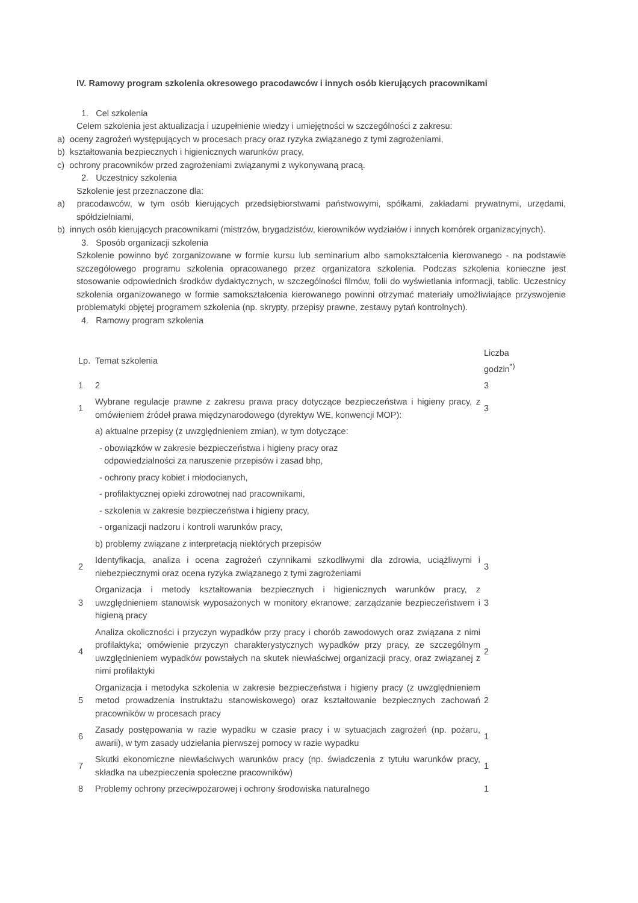IV. Ramowy program szkolenia okresowego pracodawców i innych osób kierujących pracownikami
1. Cel szkolenia
Celem szkolenia jest aktualizacja i uzupełnienie wiedzy i umiejętności w szczególności z zakresu:
a) oceny zagrożeń występujących w procesach pracy oraz ryzyka związanego z tymi zagrożeniami,
b) kształtowania bezpiecznych i higienicznych warunków pracy,
c) ochrony pracowników przed zagrożeniami związanymi z wykonywaną pracą.
2. Uczestnicy szkolenia
Szkolenie jest przeznaczone dla:
a) pracodawców, w tym osób kierujących przedsiębiorstwami państwowymi, spółkami, zakładami prywatnymi, urzędami, spółdzielniami,
b) innych osób kierujących pracownikami (mistrzów, brygadzistów, kierowników wydziałów i innych komórek organizacyjnych).
3. Sposób organizacji szkolenia
Szkolenie powinno być zorganizowane w formie kursu lub seminarium albo samokształcenia kierowanego - na podstawie szczegółowego programu szkolenia opracowanego przez organizatora szkolenia. Podczas szkolenia konieczne jest stosowanie odpowiednich środków dydaktycznych, w szczególności filmów, folii do wyświetlania informacji, tablic. Uczestnicy szkolenia organizowanego w formie samokształcenia kierowanego powinni otrzymać materiały umożliwiające przyswojenie problematyki objętej programem szkolenia (np. skrypty, przepisy prawne, zestawy pytań kontrolnych).
4. Ramowy program szkolenia
| Lp. | Temat szkolenia | Liczba godzin<sup>*)</sup> |
| 1 | 2 | 3 |
| 1 | Wybrane regulacje prawne z zakresu prawa pracy dotyczące bezpieczeństwa i higieny pracy, z omówieniem źródeł prawa międzynarodowego (dyrektyw WE, konwencji MOP): | 3 |
| | a) aktualne przepisy (z uwzględnieniem zmian), w tym dotyczące: | |
| | - obowiązków w zakresie bezpieczeństwa i higieny pracy oraz odpowiedzialności za naruszenie przepisów i zasad bhp, | |
| | - ochrony pracy kobiet i młodocianych, | |
| | - profilaktycznej opieki zdrowotnej nad pracownikami, | |
| | - szkolenia w zakresie bezpieczeństwa i higieny pracy, | |
| | - organizacji nadzoru i kontroli warunków pracy, | |
| | b) problemy związane z interpretacją niektórych przepisów | |
| 2 | Identyfikacja, analiza i ocena zagrożeń czynnikami szkodliwymi dla zdrowia, uciążliwymi i niebezpiecznymi oraz ocena ryzyka związanego z tymi zagrożeniami | 3 |
| 3 | Organizacja i metody kształtowania bezpiecznych i higienicznych warunków pracy, z uwzględnieniem stanowisk wyposażonych w monitory ekranowe; zarządzanie bezpieczeństwem i higieną pracy | 3 |
| 4 | Analiza okoliczności i przyczyn wypadków przy pracy i chorób zawodowych oraz związana z nimi profilaktyka; omówienie przyczyn charakterystycznych wypadków przy pracy, ze szczególnym uwzględnieniem wypadków powstałych na skutek niewłaściwej organizacji pracy, oraz związanej z nimi profilaktyki | 2 |
| 5 | Organizacja i metodyka szkolenia w zakresie bezpieczeństwa i higieny pracy (z uwzględnieniem metod prowadzenia instruktażu stanowiskowego) oraz kształtowanie bezpiecznych zachowań pracowników w procesach pracy | 2 |
| 6 | Zasady postępowania w razie wypadku w czasie pracy i w sytuacjach zagrożeń (np. pożaru, awarii), w tym zasady udzielania pierwszej pomocy w razie wypadku | 1 |
| 7 | Skutki ekonomiczne niewłaściwych warunków pracy (np. świadczenia z tytułu warunków pracy, składka na ubezpieczenia społeczne pracowników) | 1 |
| 8 | Problemy ochrony przeciwpożarowej i ochrony środowiska naturalnego | 1 |